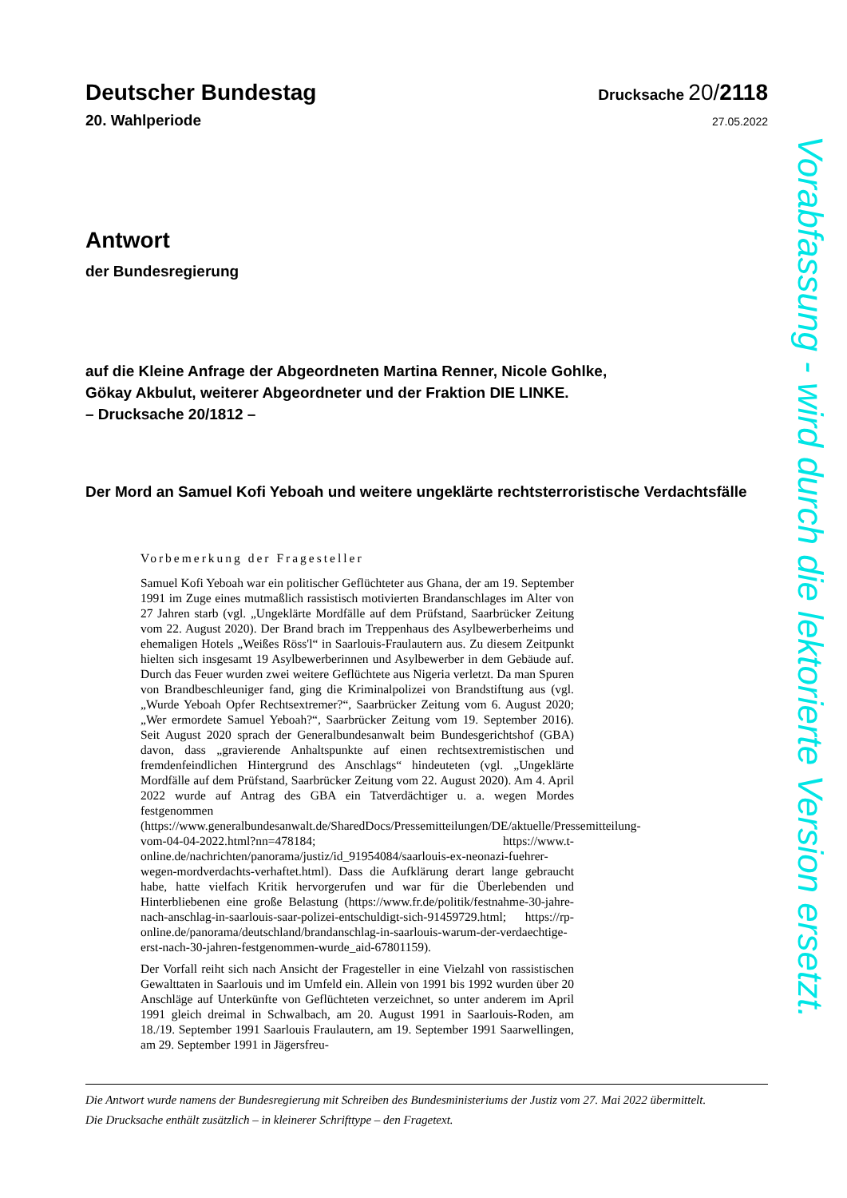Deutscher Bundestag Drucksache 20/2118
20. Wahlperiode 27.05.2022
Antwort
der Bundesregierung
auf die Kleine Anfrage der Abgeordneten Martina Renner, Nicole Gohlke,
Gökay Akbulut, weiterer Abgeordneter und der Fraktion DIE LINKE.
– Drucksache 20/1812 –
Der Mord an Samuel Kofi Yeboah und weitere ungeklärte rechtsterroristische Verdachtsfälle
Vorbemerkung der Fragesteller
Samuel Kofi Yeboah war ein politischer Geflüchteter aus Ghana, der am 19. September 1991 im Zuge eines mutmaßlich rassistisch motivierten Brandanschlages im Alter von 27 Jahren starb (vgl. „Ungeklärte Mordfälle auf dem Prüfstand, Saarbrücker Zeitung vom 22. August 2020). Der Brand brach im Treppenhaus des Asylbewerberheims und ehemaligen Hotels „Weißes Röss'l“ in Saarlouis-Fraulautern aus. Zu diesem Zeitpunkt hielten sich insgesamt 19 Asylbewerberinnen und Asylbewerber in dem Gebäude auf. Durch das Feuer wurden zwei weitere Geflüchtete aus Nigeria verletzt. Da man Spuren von Brandbeschleuniger fand, ging die Kriminalpolizei von Brandstiftung aus (vgl. „Wurde Yeboah Opfer Rechtsextremer?“, Saarbrücker Zeitung vom 6. August 2020; „Wer ermordete Samuel Yeboah?“, Saarbrücker Zeitung vom 19. September 2016). Seit August 2020 sprach der Generalbundesanwalt beim Bundesgerichtshof (GBA) davon, dass „gravierende Anhaltspunkte auf einen rechtsextremistischen und fremdenfeindlichen Hintergrund des Anschlags“ hindeuteten (vgl. „Ungeklärte Mordfälle auf dem Prüfstand, Saarbrücker Zeitung vom 22. August 2020). Am 4. April 2022 wurde auf Antrag des GBA ein Tatverdächtiger u. a. wegen Mordes festgenommen (https://www.generalbundesanwalt.de/SharedDocs/Pressemitteilungen/DE/aktuelle/Pressemitteilung-vom-04-04-2022.html?nn=478184; https://www.t-online.de/nachrichten/panorama/justiz/id_91954084/saarlouis-ex-neonazi-fuehrer-wegen-mordverdachts-verhaftet.html). Dass die Aufklärung derart lange gebraucht habe, hatte vielfach Kritik hervorgerufen und war für die Überlebenden und Hinterbliebenen eine große Belastung (https://www.fr.de/politik/festnahme-30-jahre-nach-anschlag-in-saarlouis-saar-polizei-entschuldigt-sich-91459729.html; https://rp-online.de/panorama/deutschland/brandanschlag-in-saarlouis-warum-der-verdaechtige-erst-nach-30-jahren-festgenommen-wurde_aid-67801159).
Der Vorfall reiht sich nach Ansicht der Fragesteller in eine Vielzahl von rassistischen Gewalttaten in Saarlouis und im Umfeld ein. Allein von 1991 bis 1992 wurden über 20 Anschläge auf Unterkünfte von Geflüchteten verzeichnet, so unter anderem im April 1991 gleich dreimal in Schwalbach, am 20. August 1991 in Saarlouis-Roden, am 18./19. September 1991 Saarlouis Fraulautern, am 19. September 1991 Saarwellingen, am 29. September 1991 in Jägersfreu-
Die Antwort wurde namens der Bundesregierung mit Schreiben des Bundesministeriums der Justiz vom 27. Mai 2022 übermittelt.
Die Drucksache enthält zusätzlich – in kleinerer Schrifttype – den Fragetext.
Vorabfassung - wird durch die lektorierte Version ersetzt.